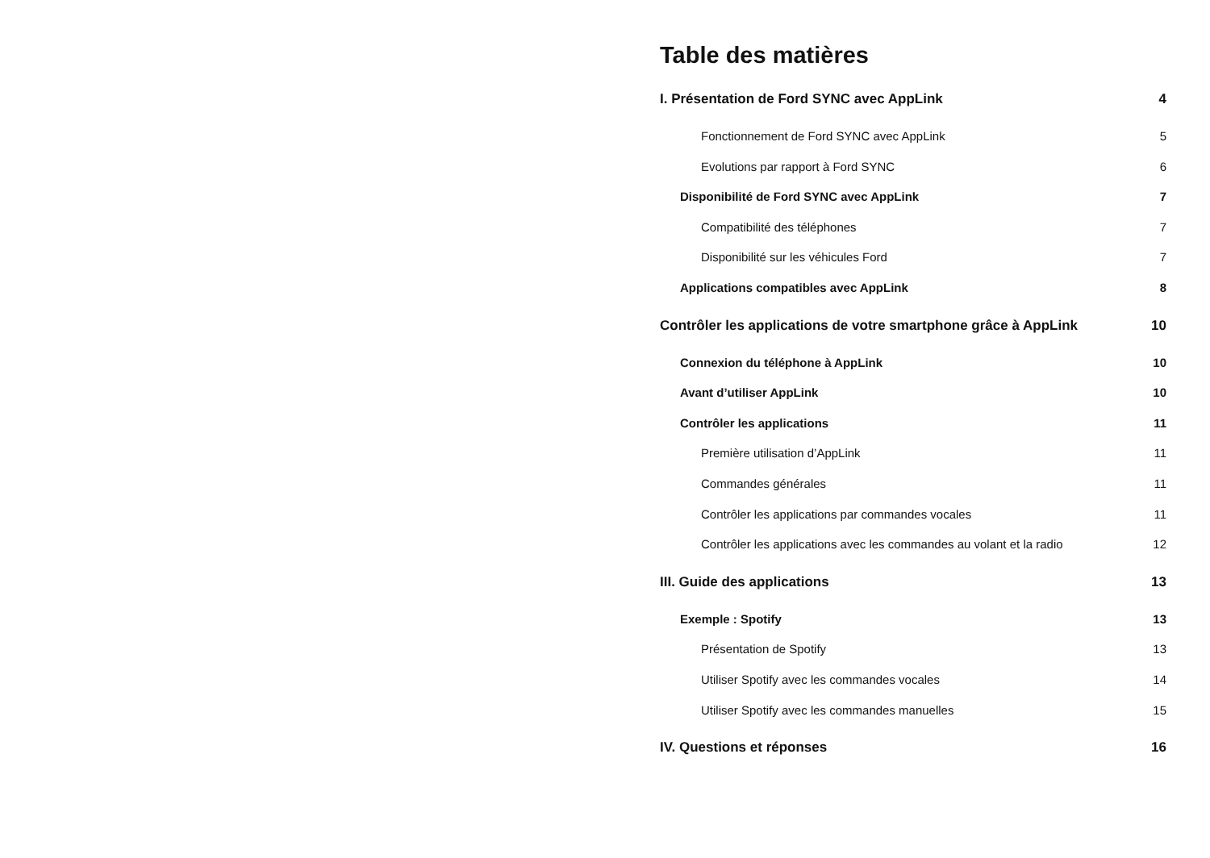Table des matières
I. Présentation de Ford SYNC avec AppLink 4
Fonctionnement de Ford SYNC avec AppLink 5
Evolutions par rapport à Ford SYNC 6
Disponibilité de Ford SYNC avec AppLink 7
Compatibilité des téléphones 7
Disponibilité sur les véhicules Ford 7
Applications compatibles avec AppLink 8
Contrôler les applications de votre smartphone grâce à AppLink 10
Connexion du téléphone à AppLink 10
Avant d’utiliser AppLink 10
Contrôler les applications 11
Première utilisation d’AppLink 11
Commandes générales 11
Contrôler les applications par commandes vocales 11
Contrôler les applications avec les commandes au volant et la radio 12
III. Guide des applications 13
Exemple : Spotify 13
Présentation de Spotify 13
Utiliser Spotify avec les commandes vocales 14
Utiliser Spotify avec les commandes manuelles 15
IV. Questions et réponses 16